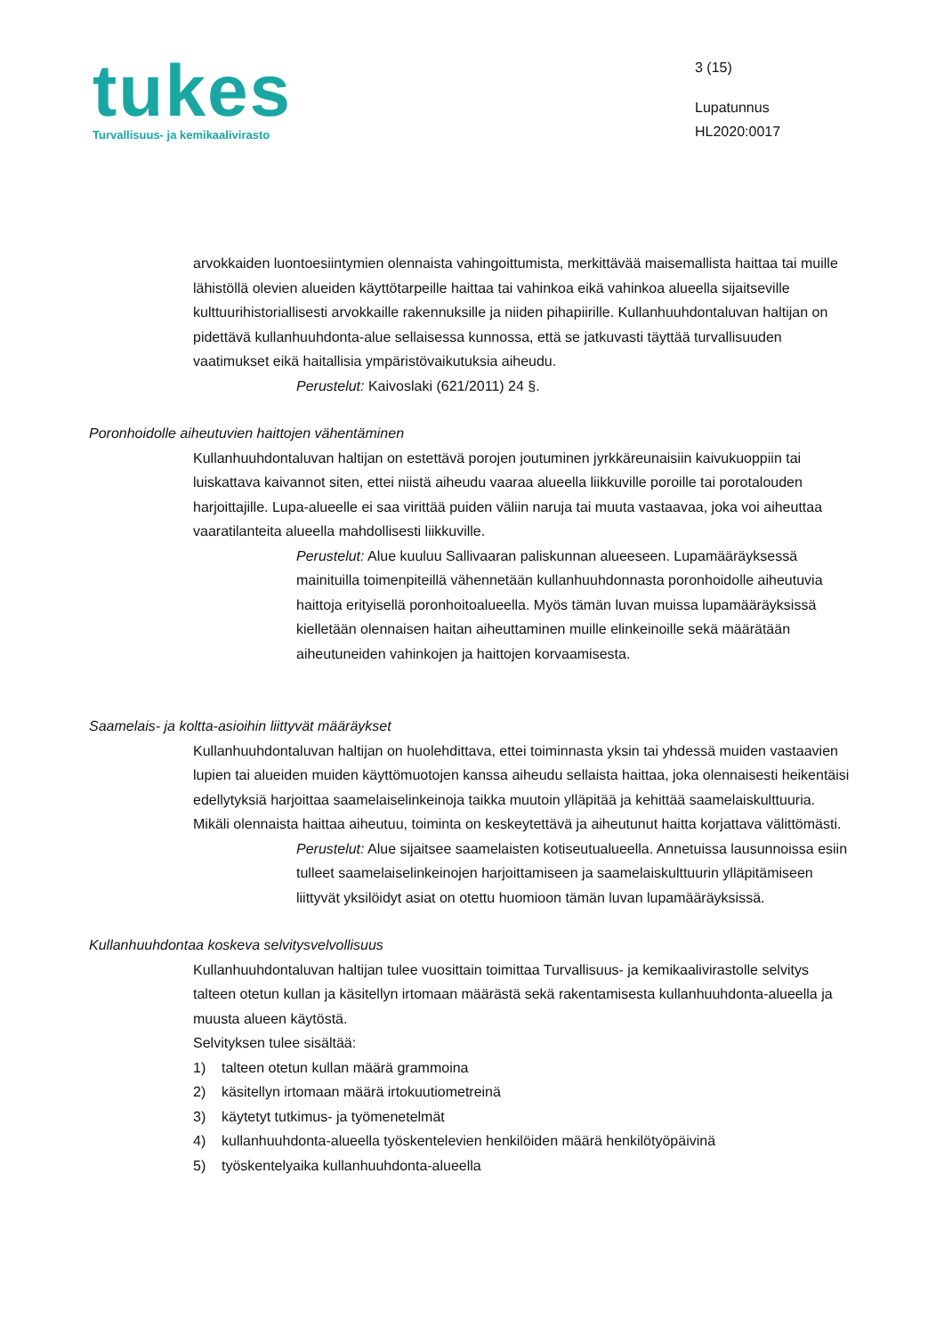tukes
Turvallisuus- ja kemikaalivirasto
3 (15)
Lupatunnus
HL2020:0017
arvokkaiden luontoesiintymien olennaista vahingoittumista, merkittävää maisemallista haittaa tai muille lähistöllä olevien alueiden käyttötarpeille haittaa tai vahinkoa eikä vahinkoa alueella sijaitseville kulttuurihistoriallisesti arvokkaille rakennuksille ja niiden pihapiirille. Kullanhuuhdontaluvan haltijan on pidettävä kullanhuuhdonta-alue sellaisessa kunnossa, että se jatkuvasti täyttää turvallisuuden vaatimukset eikä haitallisia ympäristövaikutuksia aiheudu.
Perustelut: Kaivoslaki (621/2011) 24 §.
Poronhoidolle aiheutuvien haittojen vähentäminen
Kullanhuuhdontaluvan haltijan on estettävä porojen joutuminen jyrkkäreunaisiin kaivukuoppiin tai luiskattava kaivannot siten, ettei niistä aiheudu vaaraa alueella liikkuville poroille tai porotalouden harjoittajille. Lupa-alueelle ei saa virittää puiden väliin naruja tai muuta vastaavaa, joka voi aiheuttaa vaaratilanteita alueella mahdollisesti liikkuville.
Perustelut: Alue kuuluu Sallivaaran paliskunnan alueeseen. Lupamääräyksessä mainituilla toimenpiteillä vähennetään kullanhuuhdonnasta poronhoidolle aiheutuvia haittoja erityisellä poronhoitoalueella. Myös tämän luvan muissa lupamääräyksissä kielletään olennaisen haitan aiheuttaminen muille elinkeinoille sekä määrätään aiheutuneiden vahinkojen ja haittojen korvaamisesta.
Saamelais- ja koltta-asioihin liittyvät määräykset
Kullanhuuhdontaluvan haltijan on huolehdittava, ettei toiminnasta yksin tai yhdessä muiden vastaavien lupien tai alueiden muiden käyttömuotojen kanssa aiheudu sellaista haittaa, joka olennaisesti heikentäisi edellytyksiä harjoittaa saamelaiselinkeinoja taikka muutoin ylläpitää ja kehittää saamelaiskulttuuria. Mikäli olennaista haittaa aiheutuu, toiminta on keskeytettävä ja aiheutunut haitta korjattava välittömästi.
Perustelut: Alue sijaitsee saamelaisten kotiseutualueella. Annetuissa lausunnoissa esiin tulleet saamelaiselinkeinojen harjoittamiseen ja saamelaiskulttuurin ylläpitämiseen liittyvät yksilöidyt asiat on otettu huomioon tämän luvan lupamääräyksissä.
Kullanhuuhdontaa koskeva selvitysvelvollisuus
Kullanhuuhdontaluvan haltijan tulee vuosittain toimittaa Turvallisuus- ja kemikaalivirastolle selvitys talteen otetun kullan ja käsitellyn irtomaan määrästä sekä rakentamisesta kullanhuuhdonta-alueella ja muusta alueen käytöstä.
Selvityksen tulee sisältää:
1) talteen otetun kullan määrä grammoina
2) käsitellyn irtomaan määrä irtokuutiometreinä
3) käytetyt tutkimus- ja työmenetelmät
4) kullanhuuhdonta-alueella työskentelevien henkilöiden määrä henkilötyöpäivinä
5) työskentelyaika kullanhuuhdonta-alueella